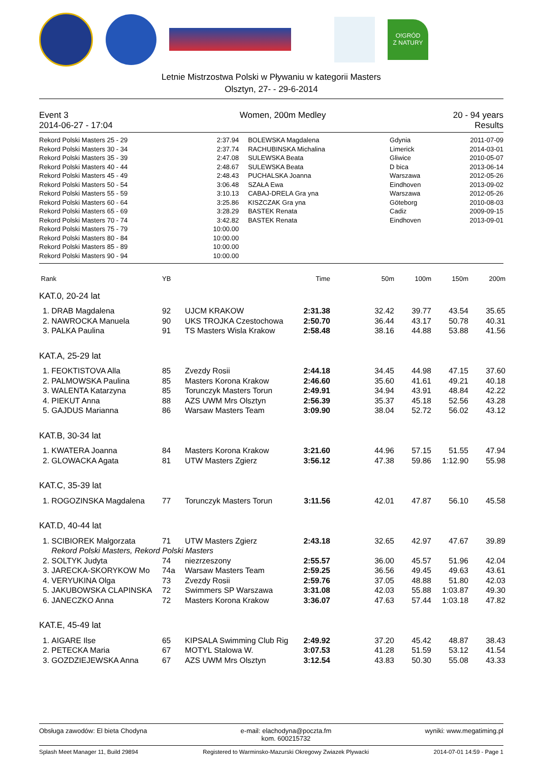O!GRÓD
Z NATURY
Letnie Mistrzostwa Polski w Pływaniu w kategorii Masters
Olsztyn, 27- - 29-6-2014
Event 3
2014-06-27 - 17:04
Women, 200m Medley 20 - 94 years
Results
| Rekord Polski Masters 25 - 29 | 2:37.94 | BOLEWSKA Magdalena | Gdynia | 2011-07-09 |
| Rekord Polski Masters 30 - 34 | 2:37.74 | RACHUBINSKA Michalina | Limerick | 2014-03-01 |
| Rekord Polski Masters 35 - 39 | 2:47.08 | SULEWSKA Beata | Gliwice | 2010-05-07 |
| Rekord Polski Masters 40 - 44 | 2:48.67 | SULEWSKA Beata | D bica | 2013-06-14 |
| Rekord Polski Masters 45 - 49 | 2:48.43 | PUCHALSKA Joanna | Warszawa | 2012-05-26 |
| Rekord Polski Masters 50 - 54 | 3:06.48 | SZAŁA Ewa | Eindhoven | 2013-09-02 |
| Rekord Polski Masters 55 - 59 | 3:10.13 | CABAJ-DRELA Gra yna | Warszawa | 2012-05-26 |
| Rekord Polski Masters 60 - 64 | 3:25.86 | KISZCZAK Gra yna | Göteborg | 2010-08-03 |
| Rekord Polski Masters 65 - 69 | 3:28.29 | BASTEK Renata | Cadiz | 2009-09-15 |
| Rekord Polski Masters 70 - 74 | 3:42.82 | BASTEK Renata | Eindhoven | 2013-09-01 |
| Rekord Polski Masters 75 - 79 | 10:00.00 | | | |
| Rekord Polski Masters 80 - 84 | 10:00.00 | | | |
| Rekord Polski Masters 85 - 89 | 10:00.00 | | | |
| Rekord Polski Masters 90 - 94 | 10:00.00 | | | |
| Rank | | YB | | Time | 50m | 100m | 150m | 200m |
| --- | --- | --- | --- | --- | --- | --- | --- | --- |
| KAT.0, 20-24 lat | | | | | | | | |
| 1. | DRAB Magdalena | 92 | UJCM KRAKOW | 2:31.38 | 32.42 | 39.77 | 43.54 | 35.65 |
| 2. | NAWROCKA Manuela | 90 | UKS TROJKA Czestochowa | 2:50.70 | 36.44 | 43.17 | 50.78 | 40.31 |
| 3. | PALKA Paulina | 91 | TS Masters Wisla Krakow | 2:58.48 | 38.16 | 44.88 | 53.88 | 41.56 |
| KAT.A, 25-29 lat | | | | | | | | |
| 1. | FEOKTISTOVA Alla | 85 | Zvezdy Rosii | 2:44.18 | 34.45 | 44.98 | 47.15 | 37.60 |
| 2. | PALMOWSKA Paulina | 85 | Masters Korona Krakow | 2:46.60 | 35.60 | 41.61 | 49.21 | 40.18 |
| 3. | WALENTA Katarzyna | 85 | Torunczyk Masters Torun | 2:49.91 | 34.94 | 43.91 | 48.84 | 42.22 |
| 4. | PIEKUT Anna | 88 | AZS UWM Mrs Olsztyn | 2:56.39 | 35.37 | 45.18 | 52.56 | 43.28 |
| 5. | GAJDUS Marianna | 86 | Warsaw Masters Team | 3:09.90 | 38.04 | 52.72 | 56.02 | 43.12 |
| KAT.B, 30-34 lat | | | | | | | | |
| 1. | KWATERA Joanna | 84 | Masters Korona Krakow | 3:21.60 | 44.96 | 57.15 | 51.55 | 47.94 |
| 2. | GLOWACKA Agata | 81 | UTW Masters Zgierz | 3:56.12 | 47.38 | 59.86 | 1:12.90 | 55.98 |
| KAT.C, 35-39 lat | | | | | | | | |
| 1. | ROGOZINSKA Magdalena | 77 | Torunczyk Masters Torun | 3:11.56 | 42.01 | 47.87 | 56.10 | 45.58 |
| KAT.D, 40-44 lat | | | | | | | | |
| 1. | SCIBIOREK Malgorzata | 71 | UTW Masters Zgierz | 2:43.18 | 32.65 | 42.97 | 47.67 | 39.89 |
| | Rekord Polski Masters, Rekord Polski Masters | | | | | | | |
| 2. | SOLTYK Judyta | 74 | niezrzeszony | 2:55.57 | 36.00 | 45.57 | 51.96 | 42.04 |
| 3. | JARECKA-SKORYKOW Mo | 74a | Warsaw Masters Team | 2:59.25 | 36.56 | 49.45 | 49.63 | 43.61 |
| 4. | VERYUKINA Olga | 73 | Zvezdy Rosii | 2:59.76 | 37.05 | 48.88 | 51.80 | 42.03 |
| 5. | JAKUBOWSKA CLAPINSKA | 72 | Swimmers SP Warszawa | 3:31.08 | 42.03 | 55.88 | 1:03.87 | 49.30 |
| 6. | JANECZKO Anna | 72 | Masters Korona Krakow | 3:36.07 | 47.63 | 57.44 | 1:03.18 | 47.82 |
| KAT.E, 45-49 lat | | | | | | | | |
| 1. | AIGARE Ilse | 65 | KIPSALA Swimming Club Rig | 2:49.92 | 37.20 | 45.42 | 48.87 | 38.43 |
| 2. | PETECKA Maria | 67 | MOTYL Stalowa W. | 3:07.53 | 41.28 | 51.59 | 53.12 | 41.54 |
| 3. | GOZDZIEJEWSKA Anna | 67 | AZS UWM Mrs Olsztyn | 3:12.54 | 43.83 | 50.30 | 55.08 | 43.33 |
Obsługa zawodów: El bieta Chodyna
e-mail: elachodyna@poczta.fm
kom. 600215732
wyniki: www.megatiming.pl
Splash Meet Manager 11, Build 29894
Registered to Warminsko-Mazurski Okregowy Zwiazek Plywacki
2014-07-01 14:59 - Page 1